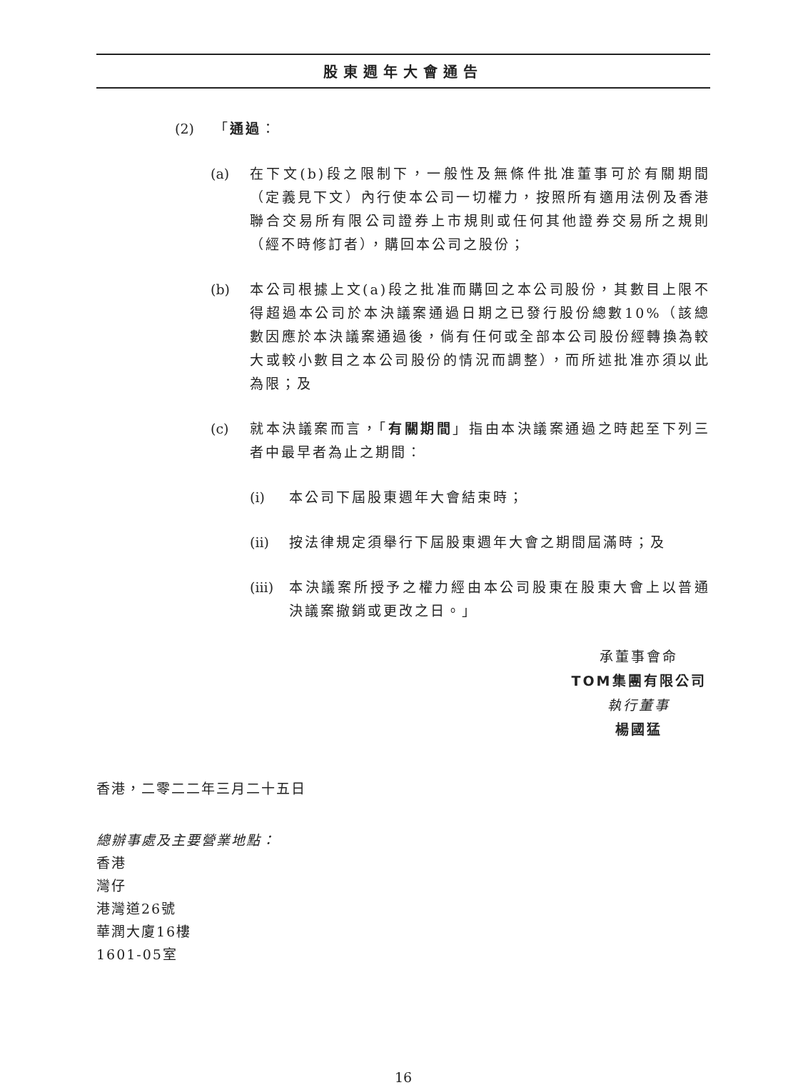股東週年大會通告
(2) 「通過：
(a) 在下文(b)段之限制下，一般性及無條件批准董事可於有關期間（定義見下文）內行使本公司一切權力，按照所有適用法例及香港聯合交易所有限公司證券上市規則或任何其他證券交易所之規則（經不時修訂者），購回本公司之股份；
(b) 本公司根據上文(a)段之批准而購回之本公司股份，其數目上限不得超過本公司於本決議案通過日期之已發行股份總數10%（該總數因應於本決議案通過後，倘有任何或全部本公司股份經轉換為較大或較小數目之本公司股份的情況而調整），而所述批准亦須以此為限；及
(c) 就本決議案而言，「有關期間」指由本決議案通過之時起至下列三者中最早者為止之期間：
(i) 本公司下屆股東週年大會結束時；
(ii) 按法律規定須舉行下屆股東週年大會之期間屆滿時；及
(iii) 本決議案所授予之權力經由本公司股東在股東大會上以普通決議案撤銷或更改之日。」
承董事會命
TOM集團有限公司
執行董事
楊國猛
香港，二零二二年三月二十五日
總辦事處及主要營業地點：
香港
灣仔
港灣道26號
華潤大廈16樓
1601-05室
16